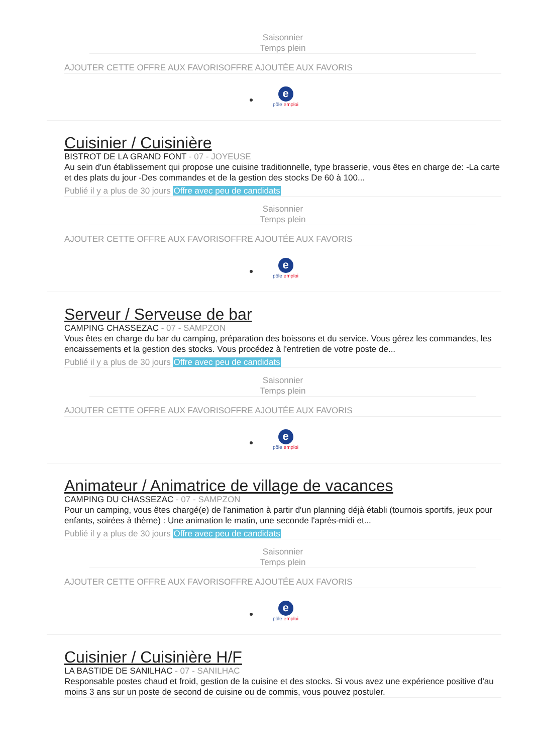Saisonnier
Temps plein
AJOUTER CETTE OFFRE AUX FAVORISOFFRE AJOUTÉE AUX FAVORIS
e
pôle emploi
Cuisinier / Cuisinière
BISTROT DE LA GRAND FONT - 07 - JOYEUSE
Au sein d'un établissement qui propose une cuisine traditionnelle, type brasserie, vous êtes en charge de: -La carte et des plats du jour -Des commandes et de la gestion des stocks De 60 à 100...
Publié il y a plus de 30 jours Offre avec peu de candidats
Saisonnier
Temps plein
AJOUTER CETTE OFFRE AUX FAVORISOFFRE AJOUTÉE AUX FAVORIS
e
pôle emploi
Serveur / Serveuse de bar
CAMPING CHASSEZAC - 07 - SAMPZON
Vous êtes en charge du bar du camping, préparation des boissons et du service. Vous gérez les commandes, les encaissements et la gestion des stocks. Vous procédez à l'entretien de votre poste de...
Publié il y a plus de 30 jours Offre avec peu de candidats
Saisonnier
Temps plein
AJOUTER CETTE OFFRE AUX FAVORISOFFRE AJOUTÉE AUX FAVORIS
e
pôle emploi
Animateur / Animatrice de village de vacances
CAMPING DU CHASSEZAC - 07 - SAMPZON
Pour un camping, vous êtes chargé(e) de l'animation à partir d'un planning déjà établi (tournois sportifs, jeux pour enfants, soirées à thème) : Une animation le matin, une seconde l'après-midi et...
Publié il y a plus de 30 jours Offre avec peu de candidats
Saisonnier
Temps plein
AJOUTER CETTE OFFRE AUX FAVORISOFFRE AJOUTÉE AUX FAVORIS
e
pôle emploi
Cuisinier / Cuisinière H/F
LA BASTIDE DE SANILHAC - 07 - SANILHAC
Responsable postes chaud et froid, gestion de la cuisine et des stocks. Si vous avez une expérience positive d'au moins 3 ans sur un poste de second de cuisine ou de commis, vous pouvez postuler.